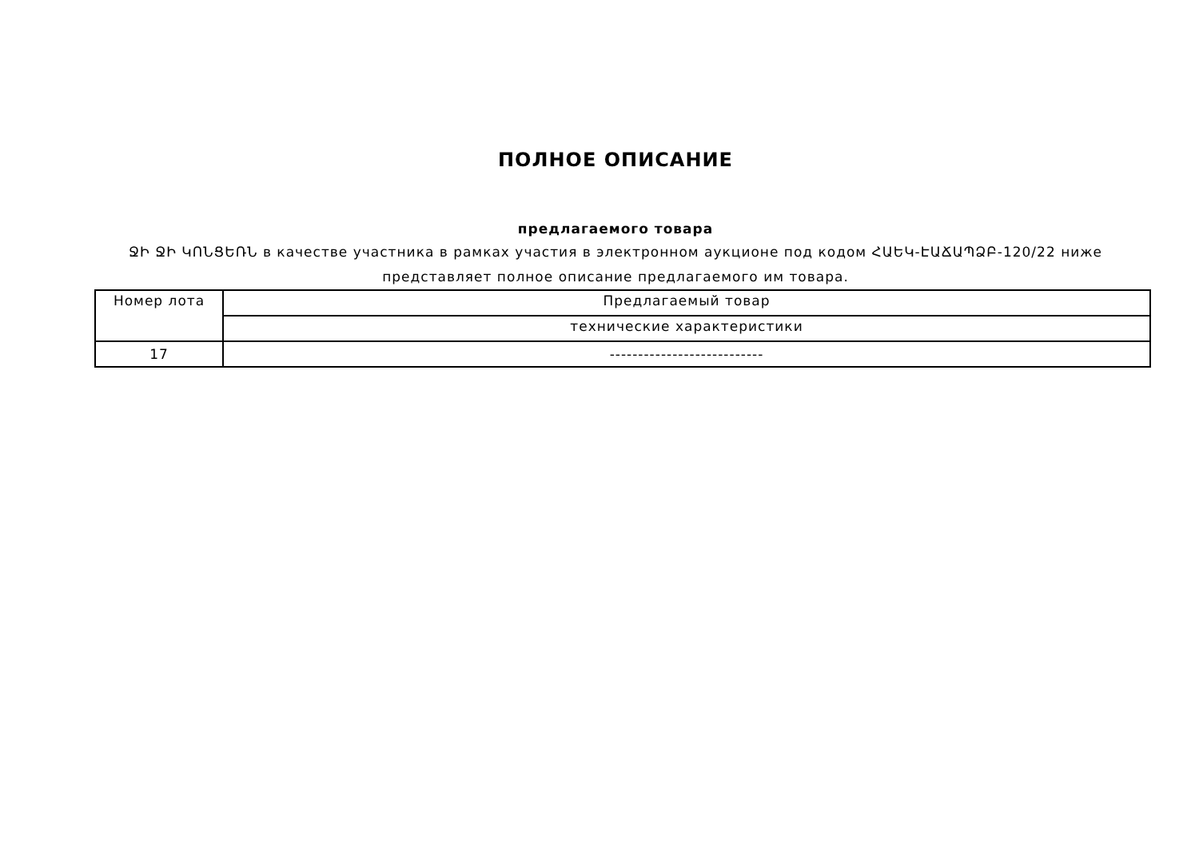ПОЛНОЕ ОПИСАНИЕ
предлагаемого товара
ՋԻ ՋԻ ԿՈՆՑԵՌՆ в качестве участника в рамках участия в электронном аукционе под кодом ՀԱԵԿ-ԷԱՃԱՊՁԲ-120/22 ниже представляет полное описание предлагаемого им товара.
| Номер лота | Предлагаемый товар |
| --- | --- |
| | технические характеристики |
| 17 | --------------------------- |